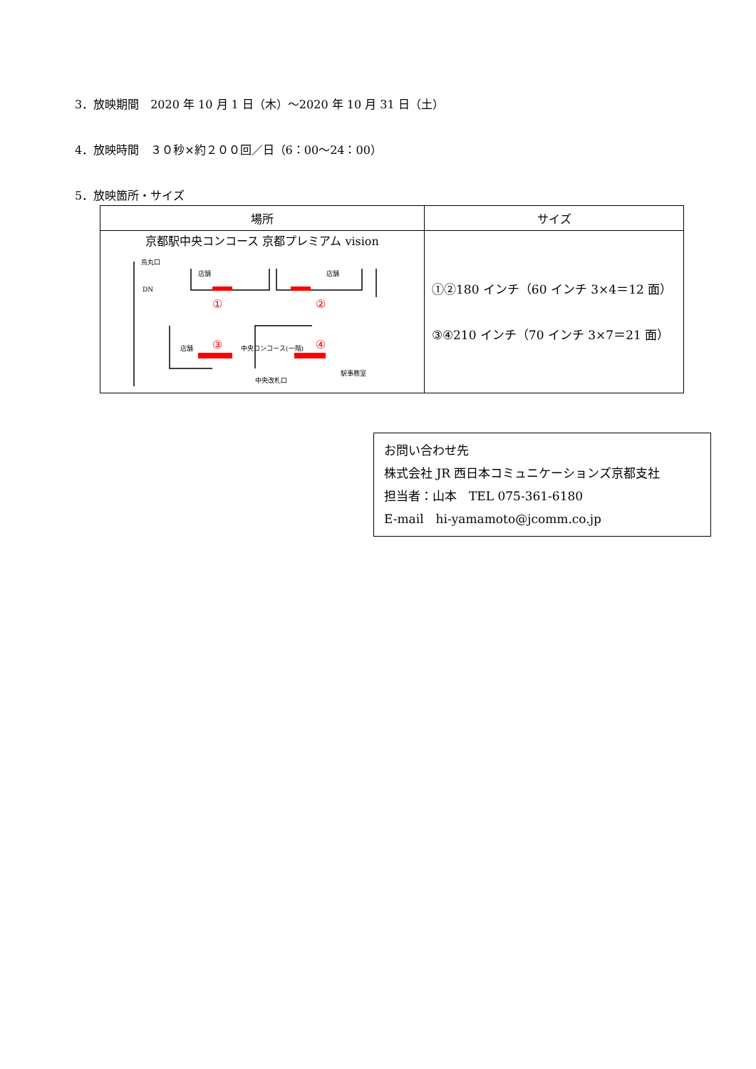3．放映期間　2020 年 10 月 1 日（木）～2020 年 10 月 31 日（土）
4．放映時間　３０秒×約２００回／日（6：00～24：00）
5．放映箇所・サイズ
| 場所 | サイズ |
| --- | --- |
| 京都駅中央コンコース 京都プレミアム vision ① ② ③ ④ 烏丸口 DN 店舗 店舗 店舗 中央コンコース(一階) 駅事務室 中央改札口 | ①②180 インチ（60 インチ 3×4＝12 面） ③④210 インチ（70 インチ 3×7＝21 面） |
お問い合わせ先
株式会社 JR 西日本コミュニケーションズ京都支社
担当者：山本　TEL 075-361-6180
E-mail　hi-yamamoto@jcomm.co.jp